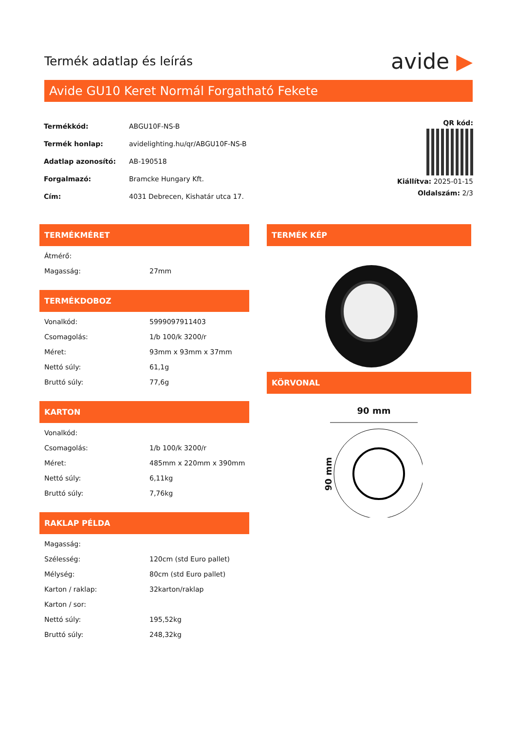Termék adatlap és leírás
avide ▶
Avide GU10 Keret Normál Forgatható Fekete
| Termékkód: | ABGU10F-NS-B |
| Termék honlap: | avidelighting.hu/qr/ABGU10F-NS-B |
| Adatlap azonosító: | AB-190518 |
| Forgalmazó: | Bramcke Hungary Kft. |
| Cím: | 4031 Debrecen, Kishatár utca 17. |
QR kód:
Kiállítva: 2025-01-15
Oldalszám: 2/3
TERMÉKMÉRET
| Átmérő: | |
| Magasság: | 27mm |
TERMÉKDOBOZ
| Vonalkód: | 5999097911403 |
| Csomagolás: | 1/b 100/k 3200/r |
| Méret: | 93mm x 93mm x 37mm |
| Nettó súly: | 61,1g |
| Bruttó súly: | 77,6g |
KARTON
| Vonalkód: | |
| Csomagolás: | 1/b 100/k 3200/r |
| Méret: | 485mm x 220mm x 390mm |
| Nettó súly: | 6,11kg |
| Bruttó súly: | 7,76kg |
RAKLAP PÉLDA
| Magasság: | |
| Szélesség: | 120cm (std Euro pallet) |
| Mélység: | 80cm (std Euro pallet) |
| Karton / raklap: | 32karton/raklap |
| Karton / sor: | |
| Nettó súly: | 195,52kg |
| Bruttó súly: | 248,32kg |
TERMÉK KÉP
KÖRVONAL
90 mm
90 mm